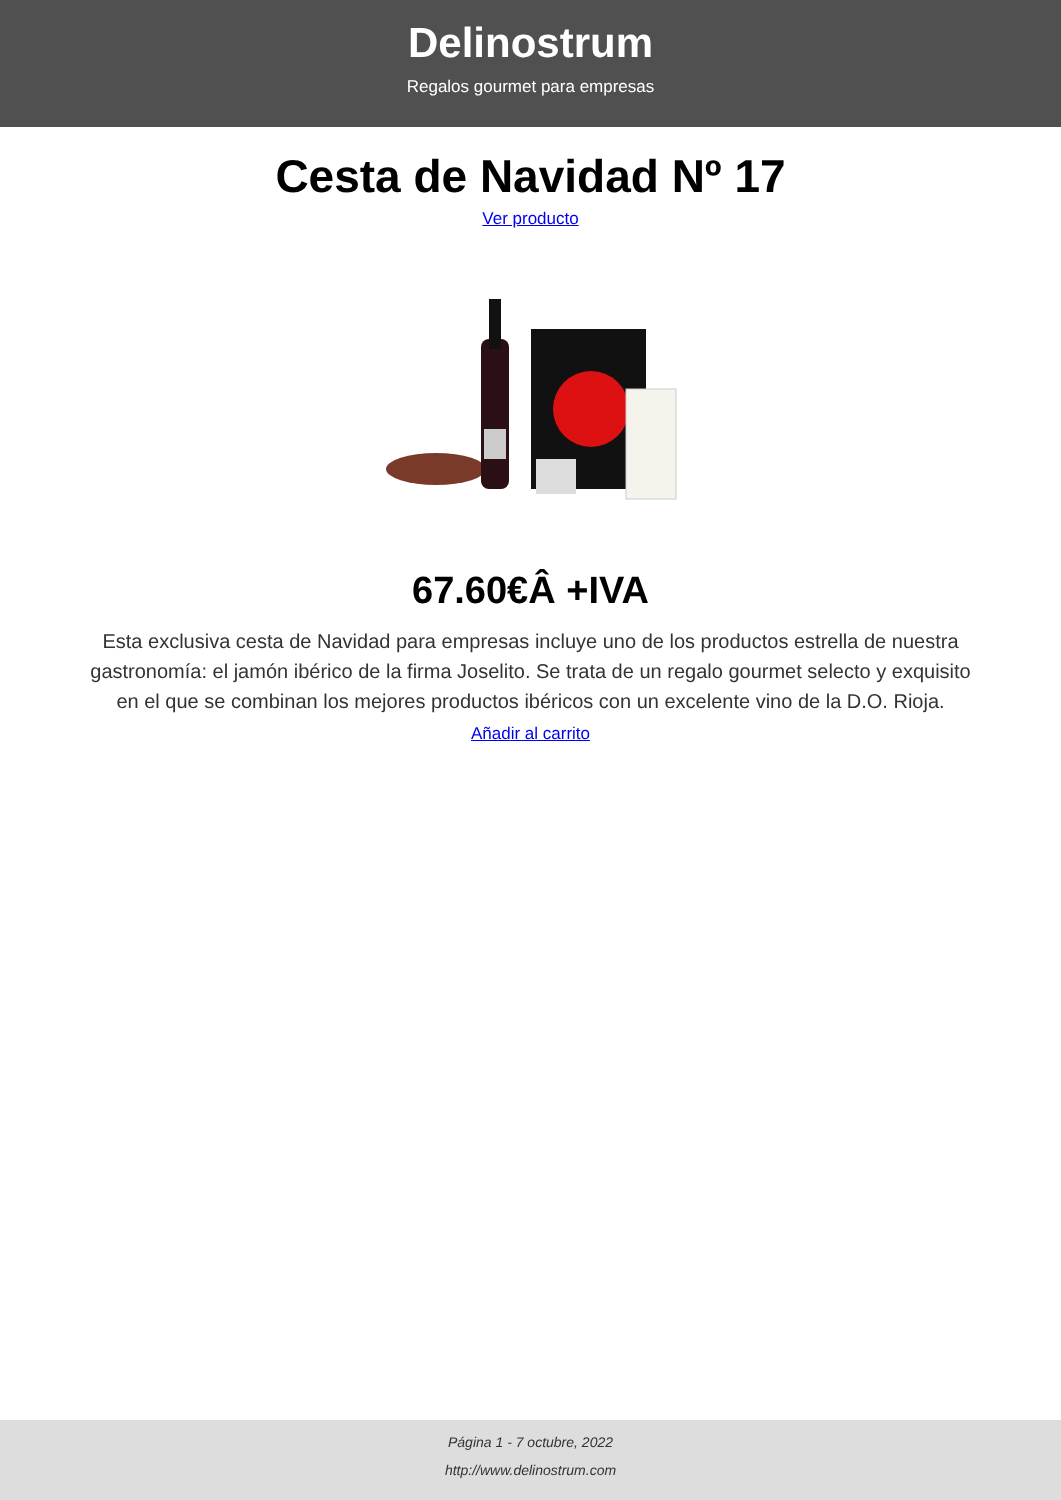Delinostrum
Regalos gourmet para empresas
Cesta de Navidad Nº 17
Ver producto
67.60€Â +IVA
Esta exclusiva cesta de Navidad para empresas incluye uno de los productos estrella de nuestra gastronomía: el jamón ibérico de la firma Joselito. Se trata de un regalo gourmet selecto y exquisito en el que se combinan los mejores productos ibéricos con un excelente vino de la D.O. Rioja.
Añadir al carrito
Página 1 - 7 octubre, 2022
http://www.delinostrum.com